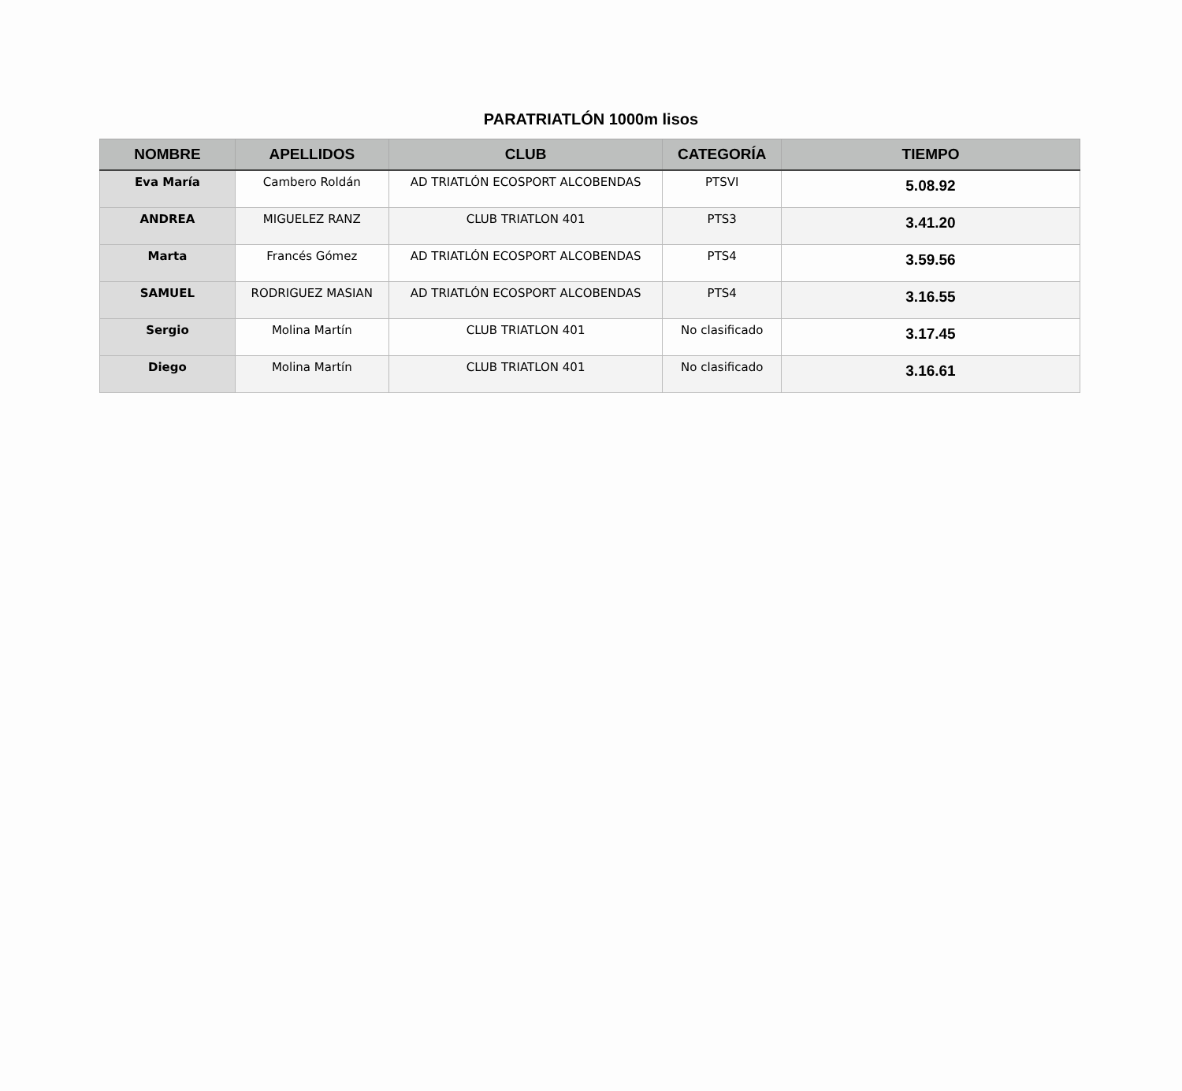PARATRIATLÓN 1000m lisos
| NOMBRE | APELLIDOS | CLUB | CATEGORÍA | TIEMPO |
| --- | --- | --- | --- | --- |
| Eva María | Cambero Roldán | AD TRIATLÓN ECOSPORT ALCOBENDAS | PTSVI | 5.08.92 |
| ANDREA | MIGUELEZ RANZ | CLUB TRIATLON 401 | PTS3 | 3.41.20 |
| Marta | Francés Gómez | AD TRIATLÓN ECOSPORT ALCOBENDAS | PTS4 | 3.59.56 |
| SAMUEL | RODRIGUEZ MASIAN | AD TRIATLÓN ECOSPORT ALCOBENDAS | PTS4 | 3.16.55 |
| Sergio | Molina Martín | CLUB TRIATLON 401 | No clasificado | 3.17.45 |
| Diego | Molina Martín | CLUB TRIATLON 401 | No clasificado | 3.16.61 |